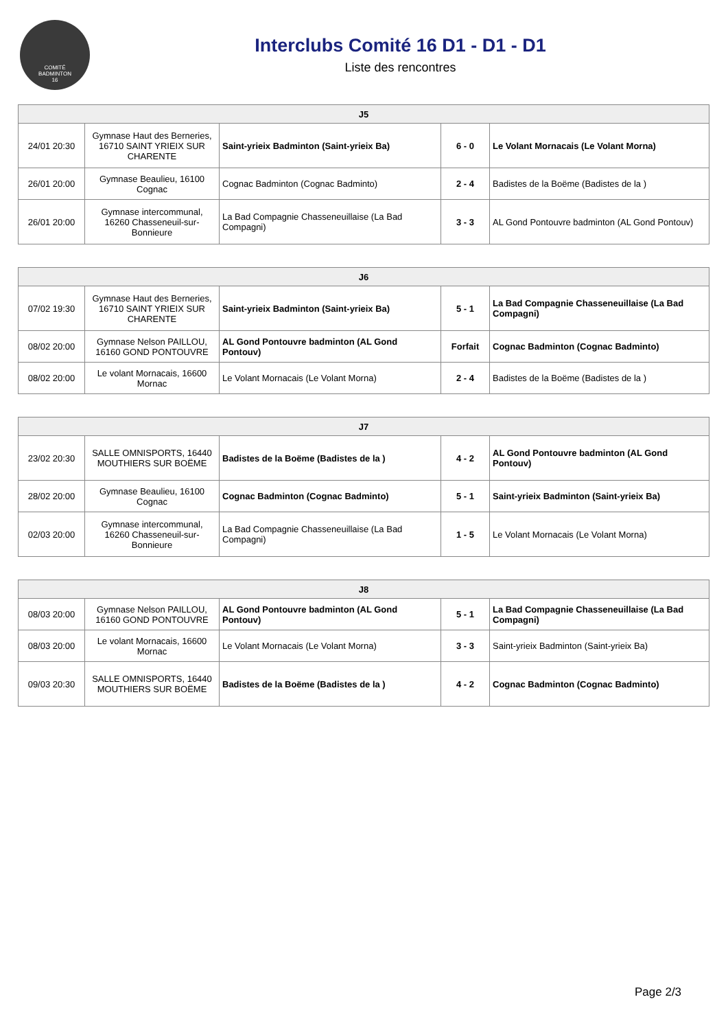COMITÉ
BADMINTON
16
Interclubs Comité 16 D1 - D1 - D1
Liste des rencontres
| J5 | | | | |
| --- | --- | --- | --- | --- |
| 24/01 20:30 | Gymnase Haut des Berneries, 16710 SAINT YRIEIX SUR CHARENTE | Saint-yrieix Badminton (Saint-yrieix Ba) | 6 - 0 | Le Volant Mornacais (Le Volant Morna) |
| 26/01 20:00 | Gymnase Beaulieu, 16100 Cognac | Cognac Badminton (Cognac Badminto) | 2 - 4 | Badistes de la Boëme (Badistes de la ) |
| 26/01 20:00 | Gymnase intercommunal, 16260 Chasseneuil-sur-Bonnieure | La Bad Compagnie Chasseneuillaise (La Bad Compagni) | 3 - 3 | AL Gond Pontouvre badminton (AL Gond Pontouv) |
| J6 | | | | |
| --- | --- | --- | --- | --- |
| 07/02 19:30 | Gymnase Haut des Berneries, 16710 SAINT YRIEIX SUR CHARENTE | Saint-yrieix Badminton (Saint-yrieix Ba) | 5 - 1 | La Bad Compagnie Chasseneuillaise (La Bad Compagni) |
| 08/02 20:00 | Gymnase Nelson PAILLOU, 16160 GOND PONTOUVRE | AL Gond Pontouvre badminton (AL Gond Pontouv) | Forfait | Cognac Badminton (Cognac Badminto) |
| 08/02 20:00 | Le volant Mornacais, 16600 Mornac | Le Volant Mornacais (Le Volant Morna) | 2 - 4 | Badistes de la Boëme (Badistes de la ) |
| J7 | | | | |
| --- | --- | --- | --- | --- |
| 23/02 20:30 | SALLE OMNISPORTS, 16440 MOUTHIERS SUR BOËME | Badistes de la Boëme (Badistes de la ) | 4 - 2 | AL Gond Pontouvre badminton (AL Gond Pontouv) |
| 28/02 20:00 | Gymnase Beaulieu, 16100 Cognac | Cognac Badminton (Cognac Badminto) | 5 - 1 | Saint-yrieix Badminton (Saint-yrieix Ba) |
| 02/03 20:00 | Gymnase intercommunal, 16260 Chasseneuil-sur-Bonnieure | La Bad Compagnie Chasseneuillaise (La Bad Compagni) | 1 - 5 | Le Volant Mornacais (Le Volant Morna) |
| J8 | | | | |
| --- | --- | --- | --- | --- |
| 08/03 20:00 | Gymnase Nelson PAILLOU, 16160 GOND PONTOUVRE | AL Gond Pontouvre badminton (AL Gond Pontouv) | 5 - 1 | La Bad Compagnie Chasseneuillaise (La Bad Compagni) |
| 08/03 20:00 | Le volant Mornacais, 16600 Mornac | Le Volant Mornacais (Le Volant Morna) | 3 - 3 | Saint-yrieix Badminton (Saint-yrieix Ba) |
| 09/03 20:30 | SALLE OMNISPORTS, 16440 MOUTHIERS SUR BOËME | Badistes de la Boëme (Badistes de la ) | 4 - 2 | Cognac Badminton (Cognac Badminto) |
Page 2/3